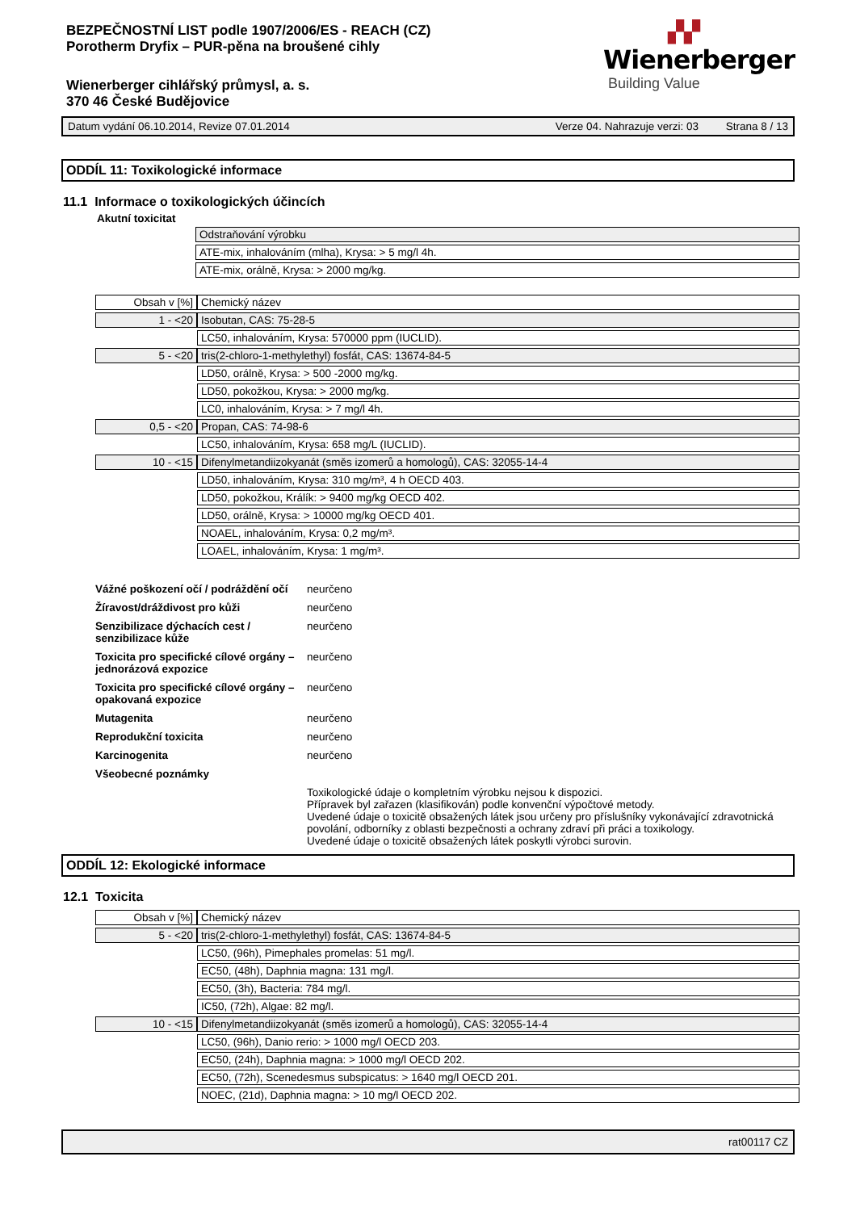BEZPEČNOSTNÍ LIST podle 1907/2006/ES - REACH (CZ)
Porotherm Dryfix – PUR-pěna na broušené cihly
Wienerberger cihlářský průmysl, a. s.
370 46 České Budějovice
▞▞
Wienerberger
Building Value
Datum vydání 06.10.2014, Revize 07.01.2014 Verze 04. Nahrazuje verzi: 03 Strana 8 / 13
ODDÍL 11: Toxikologické informace
11.1 Informace o toxikologických účincích
Akutní toxicitat
| | Odstraňování výrobku |
| | ATE-mix, inhalováním (mlha), Krysa: > 5 mg/l 4h. |
| | ATE-mix, orálně, Krysa: > 2000 mg/kg. |
| Obsah v [%] | Chemický název |
| 1 - <20 | Isobutan, CAS: 75-28-5 |
| | LC50, inhalováním, Krysa: 570000 ppm (IUCLID). |
| 5 - <20 | tris(2-chloro-1-methylethyl) fosfát, CAS: 13674-84-5 |
| | LD50, orálně, Krysa: > 500 -2000 mg/kg. |
| | LD50, pokožkou, Krysa: > 2000 mg/kg. |
| | LC0, inhalováním, Krysa: > 7 mg/l 4h. |
| 0,5 - <20 | Propan, CAS: 74-98-6 |
| | LC50, inhalováním, Krysa: 658 mg/L (IUCLID). |
| 10 - <15 | Difenylmetandiizokyanát (směs izomerů a homologů), CAS: 32055-14-4 |
| | LD50, inhalováním, Krysa: 310 mg/m³, 4 h OECD 403. |
| | LD50, pokožkou, Králík: > 9400 mg/kg OECD 402. |
| | LD50, orálně, Krysa: > 10000 mg/kg OECD 401. |
| | NOAEL, inhalováním, Krysa: 0,2 mg/m³. |
| | LOAEL, inhalováním, Krysa: 1 mg/m³. |
| Vážné poškození očí / podráždění očí | neurčeno |
| Žíravost/dráždivost pro kůži | neurčeno |
| Senzibilizace dýchacích cest / senzibilizace kůže | neurčeno |
| Toxicita pro specifické cílové orgány – jednorázová expozice | neurčeno |
| Toxicita pro specifické cílové orgány – opakovaná expozice | neurčeno |
| Mutagenita | neurčeno |
| Reprodukční toxicita | neurčeno |
| Karcinogenita | neurčeno |
| Všeobecné poznámky | |
| | Toxikologické údaje o kompletním výrobku nejsou k dispozici. Přípravek byl zařazen (klasifikován) podle konvenční výpočtové metody. Uvedené údaje o toxicitě obsažených látek jsou určeny pro příslušníky vykonávající zdravotnická povolání, odborníky z oblasti bezpečnosti a ochrany zdraví při práci a toxikology. Uvedené údaje o toxicitě obsažených látek poskytli výrobci surovin. |
ODDÍL 12: Ekologické informace
12.1 Toxicita
| Obsah v [%] | Chemický název |
| 5 - <20 | tris(2-chloro-1-methylethyl) fosfát, CAS: 13674-84-5 |
| | LC50, (96h), Pimephales promelas: 51 mg/l. |
| | EC50, (48h), Daphnia magna: 131 mg/l. |
| | EC50, (3h), Bacteria: 784 mg/l. |
| | IC50, (72h), Algae: 82 mg/l. |
| 10 - <15 | Difenylmetandiizokyanát (směs izomerů a homologů), CAS: 32055-14-4 |
| | LC50, (96h), Danio rerio: > 1000 mg/l OECD 203. |
| | EC50, (24h), Daphnia magna: > 1000 mg/l OECD 202. |
| | EC50, (72h), Scenedesmus subspicatus: > 1640 mg/l OECD 201. |
| | NOEC, (21d), Daphnia magna: > 10 mg/l OECD 202. |
rat00117 CZ